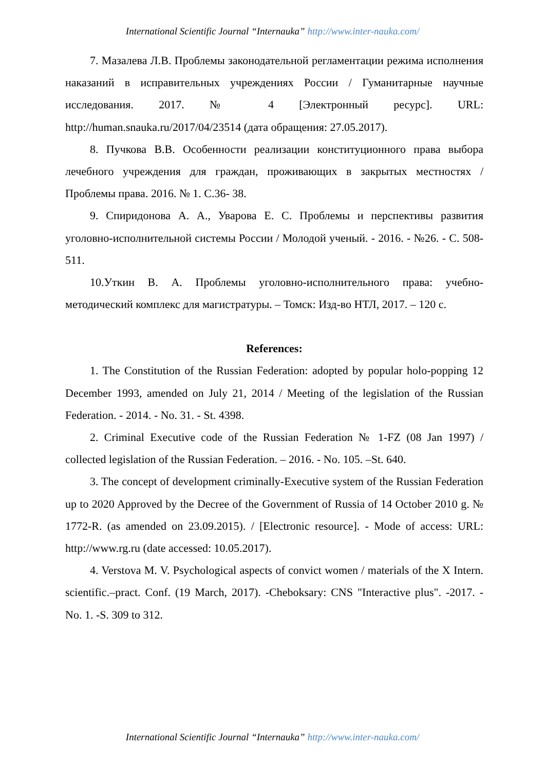International Scientific Journal “Internauka” http://www.inter-nauka.com/
7. Мазалева Л.В. Проблемы законодательной регламентации режима исполнения наказаний в исправительных учреждениях России / Гуманитарные научные исследования. 2017. № 4 [Электронный ресурс]. URL: http://human.snauka.ru/2017/04/23514 (дата обращения: 27.05.2017).
8. Пучкова В.В. Особенности реализации конституционного права выбора лечебного учреждения для граждан, проживающих в закрытых местностях / Проблемы права. 2016. № 1. С.36- 38.
9. Спиридонова А. А., Уварова Е. С. Проблемы и перспективы развития уголовно-исполнительной системы России / Молодой ученый. - 2016. - №26. - С. 508-511.
10.Уткин В. А. Проблемы уголовно-исполнительного права: учебно-методический комплекс для магистратуры. – Томск: Изд-во НТЛ, 2017. – 120 с.
References:
1. The Constitution of the Russian Federation: adopted by popular holo-popping 12 December 1993, amended on July 21, 2014 / Meeting of the legislation of the Russian Federation. - 2014. - No. 31. - St. 4398.
2. Criminal Executive code of the Russian Federation № 1-FZ (08 Jan 1997) / collected legislation of the Russian Federation. – 2016. - No. 105. –St. 640.
3. The concept of development criminally-Executive system of the Russian Federation up to 2020 Approved by the Decree of the Government of Russia of 14 October 2010 g. № 1772-R. (as amended on 23.09.2015). / [Electronic resource]. - Mode of access: URL: http://www.rg.ru (date accessed: 10.05.2017).
4. Verstova M. V. Psychological aspects of convict women / materials of the X Intern. scientific.–pract. Conf. (19 March, 2017). -Cheboksary: CNS "Interactive plus". -2017. - No. 1. -S. 309 to 312.
International Scientific Journal “Internauka” http://www.inter-nauka.com/